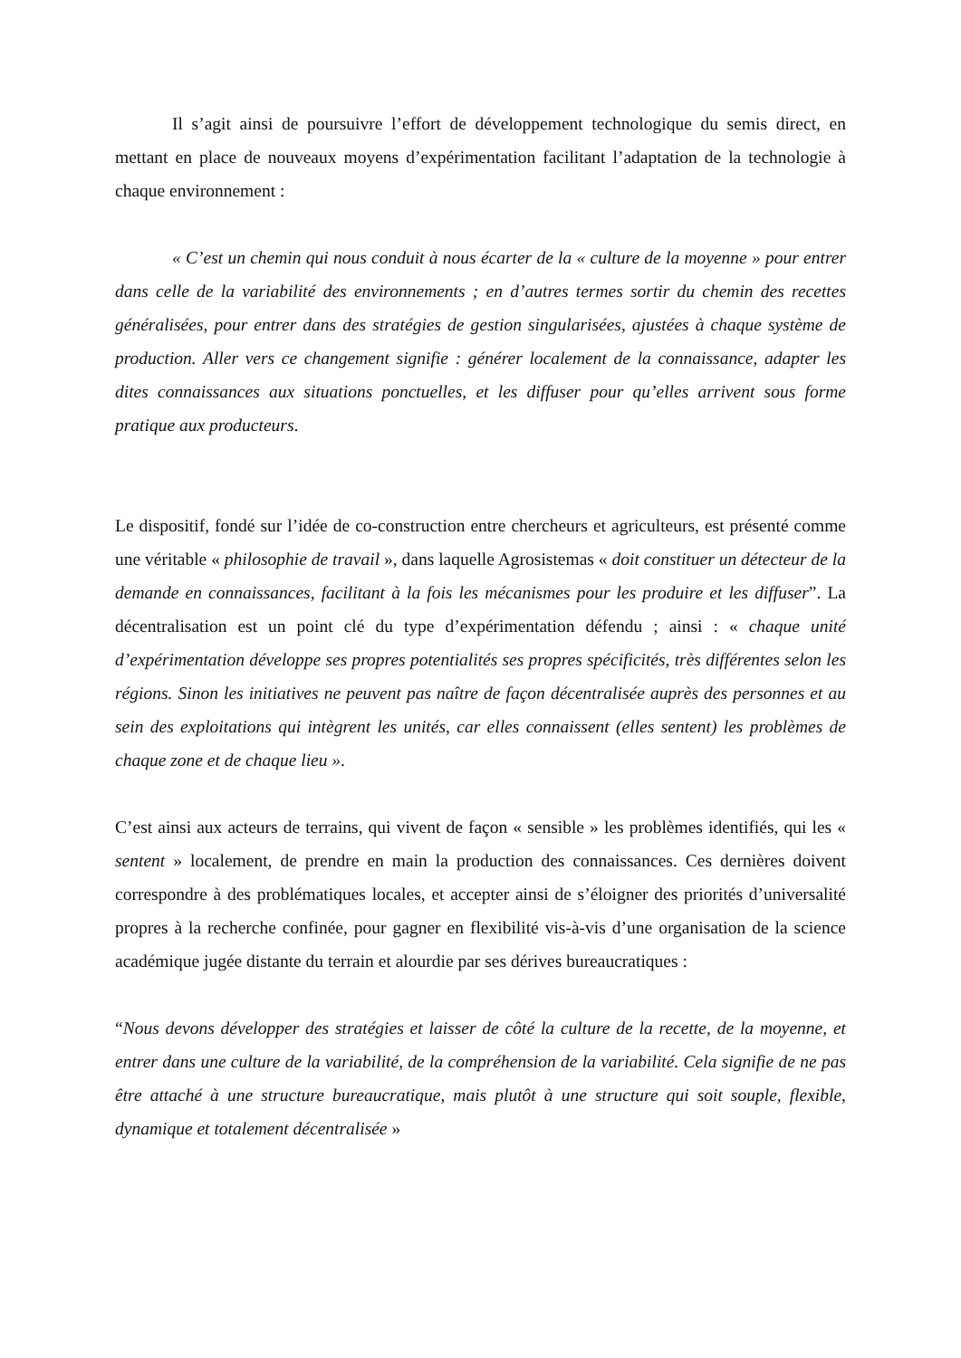Il s’agit ainsi de poursuivre l’effort de développement technologique du semis direct, en mettant en place de nouveaux moyens d’expérimentation facilitant l’adaptation de la technologie à chaque environnement :
« C’est un chemin qui nous conduit à nous écarter de la « culture de la moyenne » pour entrer dans celle de la variabilité des environnements ; en d’autres termes sortir du chemin des recettes généralisées, pour entrer dans des stratégies de gestion singularisées, ajustées à chaque système de production. Aller vers ce changement signifie : générer localement de la connaissance, adapter les dites connaissances aux situations ponctuelles, et les diffuser pour qu’elles arrivent sous forme pratique aux producteurs.
Le dispositif, fondé sur l’idée de co-construction entre chercheurs et agriculteurs, est présenté comme une véritable « philosophie de travail », dans laquelle Agrosistemas « doit constituer un détecteur de la demande en connaissances, facilitant à la fois les mécanismes pour les produire et les diffuser”. La décentralisation est un point clé du type d’expérimentation défendu ; ainsi : « chaque unité d’expérimentation développe ses propres potentialités ses propres spécificités, très différentes selon les régions. Sinon les initiatives ne peuvent pas naître de façon décentralisée auprès des personnes et au sein des exploitations qui intègrent les unités, car elles connaissent (elles sentent) les problèmes de chaque zone et de chaque lieu ».
C’est ainsi aux acteurs de terrains, qui vivent de façon « sensible » les problèmes identifiés, qui les « sentent » localement, de prendre en main la production des connaissances. Ces dernières doivent correspondre à des problématiques locales, et accepter ainsi de s’éloigner des priorités d’universalité propres à la recherche confinée, pour gagner en flexibilité vis-à-vis d’une organisation de la science académique jugée distante du terrain et alourdie par ses dérives bureaucratiques :
“Nous devons développer des stratégies et laisser de côté la culture de la recette, de la moyenne, et entrer dans une culture de la variabilité, de la compréhension de la variabilité. Cela signifie de ne pas être attaché à une structure bureaucratique, mais plutôt à une structure qui soit souple, flexible, dynamique et totalement décentralisée »